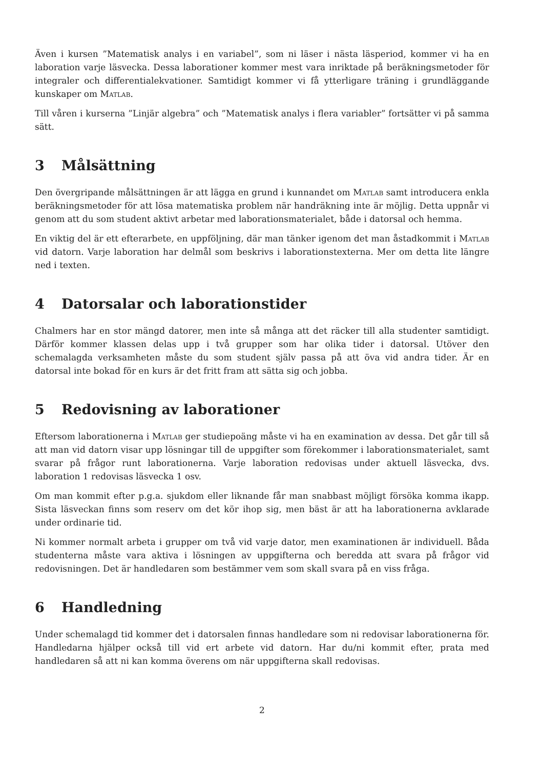Även i kursen ”Matematisk analys i en variabel”, som ni läser i nästa läsperiod, kommer vi ha en laboration varje läsvecka. Dessa laborationer kommer mest vara inriktade på beräkningsmetoder för integraler och differentialekvationer. Samtidigt kommer vi få ytterligare träning i grundläggande kunskaper om Matlab.
Till våren i kurserna ”Linjär algebra” och ”Matematisk analys i flera variabler” fortsätter vi på samma sätt.
3 Målsättning
Den övergripande målsättningen är att lägga en grund i kunnandet om Matlab samt introducera enkla beräkningsmetoder för att lösa matematiska problem när handräkning inte är möjlig. Detta uppnår vi genom att du som student aktivt arbetar med laborationsmaterialet, både i datorsal och hemma.
En viktig del är ett efterarbete, en uppföljning, där man tänker igenom det man åstadkommit i Matlab vid datorn. Varje laboration har delmål som beskrivs i laborationstexterna. Mer om detta lite längre ned i texten.
4 Datorsalar och laborationstider
Chalmers har en stor mängd datorer, men inte så många att det räcker till alla studenter samtidigt. Därför kommer klassen delas upp i två grupper som har olika tider i datorsal. Utöver den schemalagda verksamheten måste du som student själv passa på att öva vid andra tider. Är en datorsal inte bokad för en kurs är det fritt fram att sätta sig och jobba.
5 Redovisning av laborationer
Eftersom laborationerna i Matlab ger studiepoäng måste vi ha en examination av dessa. Det går till så att man vid datorn visar upp lösningar till de uppgifter som förekommer i laborationsmaterialet, samt svarar på frågor runt laborationerna. Varje laboration redovisas under aktuell läsvecka, dvs. laboration 1 redovisas läsvecka 1 osv.
Om man kommit efter p.g.a. sjukdom eller liknande får man snabbast möjligt försöka komma ikapp. Sista läsveckan finns som reserv om det kör ihop sig, men bäst är att ha laborationerna avklarade under ordinarie tid.
Ni kommer normalt arbeta i grupper om två vid varje dator, men examinationen är individuell. Båda studenterna måste vara aktiva i lösningen av uppgifterna och beredda att svara på frågor vid redovisningen. Det är handledaren som bestämmer vem som skall svara på en viss fråga.
6 Handledning
Under schemalagd tid kommer det i datorsalen finnas handledare som ni redovisar laborationerna för. Handledarna hjälper också till vid ert arbete vid datorn. Har du/ni kommit efter, prata med handledaren så att ni kan komma överens om när uppgifterna skall redovisas.
2